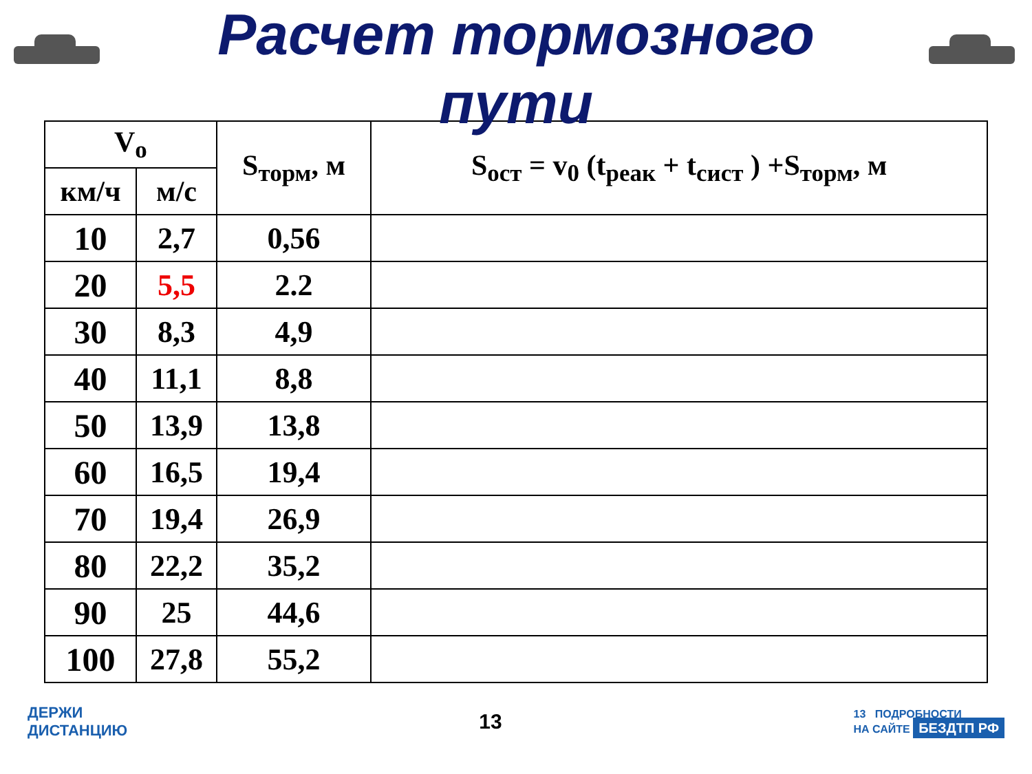Расчет тормозного пути
| V<sub>o</sub> | | S<sub>торм</sub>, м | S<sub>ост</sub> = v<sub>0</sub> (t<sub>реак</sub> + t<sub>сист</sub> ) +S<sub>торм</sub>, м |
| --- | --- | --- | --- |
| км/ч | м/с | | |
| 10 | 2,7 | 0,56 | |
| 20 | 5,5 | 2.2 | |
| 30 | 8,3 | 4,9 | |
| 40 | 11,1 | 8,8 | |
| 50 | 13,9 | 13,8 | |
| 60 | 16,5 | 19,4 | |
| 70 | 19,4 | 26,9 | |
| 80 | 22,2 | 35,2 | |
| 90 | 25 | 44,6 | |
| 100 | 27,8 | 55,2 | |
ДЕРЖИ
ДИСТАНЦИЮ
13
13 ПОДРОБНОСТИ
НА САЙТЕ БЕЗДТП РФ